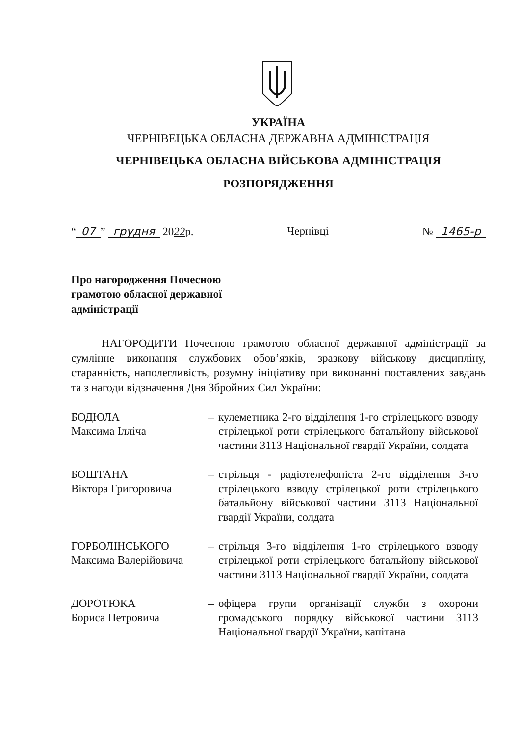УКРАЇНА
ЧЕРНІВЕЦЬКА ОБЛАСНА ДЕРЖАВНА АДМІНІСТРАЦІЯ
ЧЕРНІВЕЦЬКА ОБЛАСНА ВІЙСЬКОВА АДМІНІСТРАЦІЯ
РОЗПОРЯДЖЕННЯ
“07” грудня 2022р. Чернівці № 1465-р
Про нагородження Почесною
грамотою обласної державної
адміністрації
НАГОРОДИТИ Почесною грамотою обласної державної адміністрації за сумлінне виконання службових обов’язків, зразкову військову дисципліну, старанність, наполегливість, розумну ініціативу при виконанні поставлених завдань та з нагоди відзначення Дня Збройних Сил України:
БОДЮЛА
Максима Ілліча
– кулеметника 2-го відділення 1-го стрілецького взводу стрілецької роти стрілецького батальйону військової частини 3113 Національної гвардії України, солдата
БОШТАНА
Віктора Григоровича
– стрільця - радіотелефоніста 2-го відділення 3-го стрілецького взводу стрілецької роти стрілецького батальйону військової частини 3113 Національної гвардії України, солдата
ГОРБОЛІНСЬКОГО
Максима Валерійовича
– стрільця 3-го відділення 1-го стрілецького взводу стрілецької роти стрілецького батальйону військової частини 3113 Національної гвардії України, солдата
ДОРОТЮКА
Бориса Петровича
– офіцера групи організації служби з охорони громадського порядку військової частини 3113 Національної гвардії України, капітана